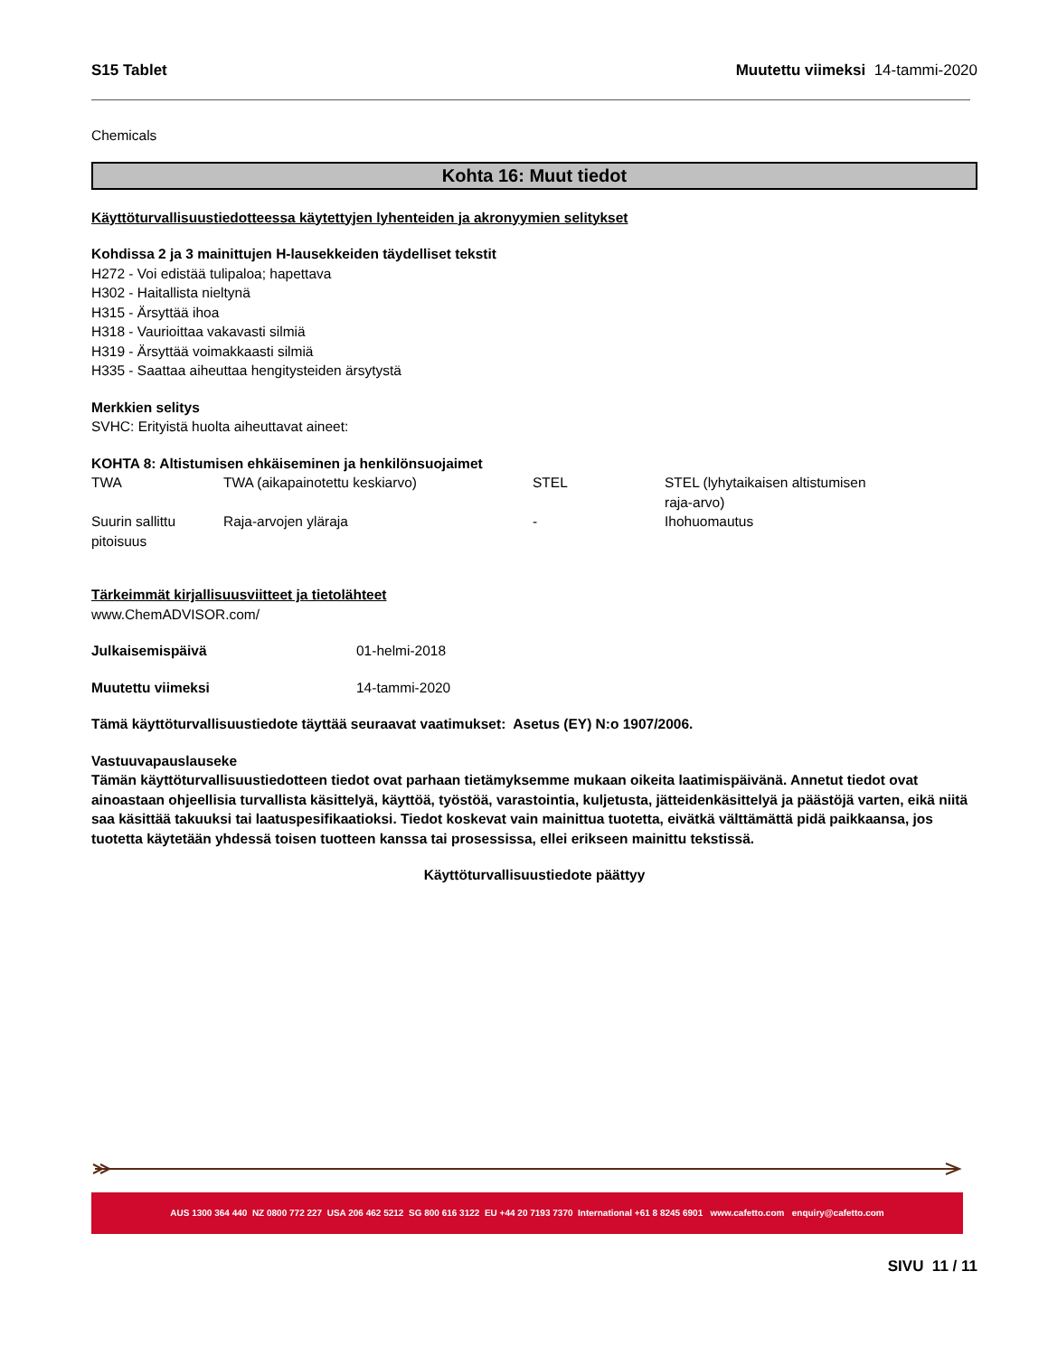S15 Tablet Muutettu viimeksi 14-tammi-2020
Chemicals
Kohta 16: Muut tiedot
Käyttöturvallisuustiedotteessa käytettyjen lyhenteiden ja akronyymien selitykset
Kohdissa 2 ja 3 mainittujen H-lausekkeiden täydelliset tekstit
H272 - Voi edistää tulipaloa; hapettava
H302 - Haitallista nieltynä
H315 - Ärsyttää ihoa
H318 - Vaurioittaa vakavasti silmiä
H319 - Ärsyttää voimakkaasti silmiä
H335 - Saattaa aiheuttaa hengitysteiden ärsytystä
Merkkien selitys
SVHC: Erityistä huolta aiheuttavat aineet:
KOHTA 8: Altistumisen ehkäiseminen ja henkilönsuojaimet
| TWA | TWA (aikapainotettu keskiarvo) | STEL | STEL (lyhytaikaisen altistumisen raja-arvo) |
| Suurin sallittu pitoisuus | Raja-arvojen yläraja | - | Ihohuomautus |
Tärkeimmät kirjallisuusviitteet ja tietolähteet
www.ChemADVISOR.com/
| Julkaisemispäivä | 01-helmi-2018 |
| Muutettu viimeksi | 14-tammi-2020 |
Tämä käyttöturvallisuustiedote täyttää seuraavat vaatimukset: Asetus (EY) N:o 1907/2006.
Vastuuvapauslauseke
Tämän käyttöturvallisuustiedotteen tiedot ovat parhaan tietämyksemme mukaan oikeita laatimispäivänä. Annetut tiedot ovat ainoastaan ohjeellisia turvallista käsittelyä, käyttöä, työstöä, varastointia, kuljetusta, jätteidenkäsittelyä ja päästöjä varten, eikä niitä saa käsittää takuuksi tai laatuspesifikaatioksi. Tiedot koskevat vain mainittua tuotetta, eivätkä välttämättä pidä paikkaansa, jos tuotetta käytetään yhdessä toisen tuotteen kanssa tai prosessissa, ellei erikseen mainittu tekstissä.
Käyttöturvallisuustiedote päättyy
AUS 1300 364 440 NZ 0800 772 227 USA 206 462 5212 SG 800 616 3122 EU +44 20 7193 7370 International +61 8 8245 6901 www.cafetto.com enquiry@cafetto.com
SIVU 11 / 11